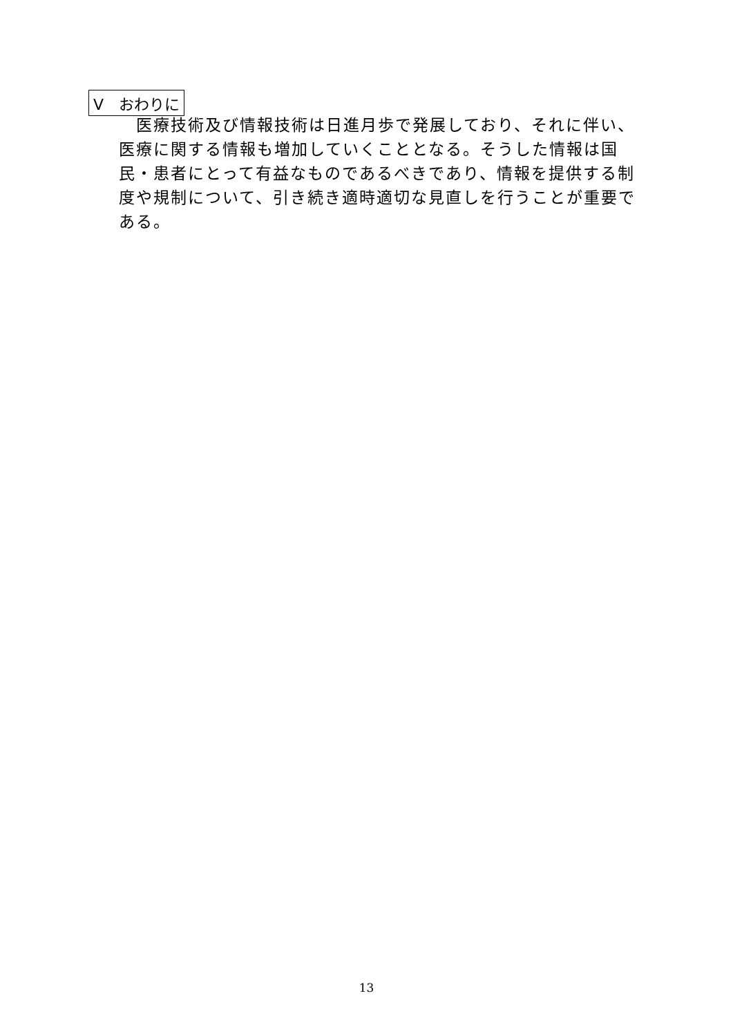V　おわりに
医療技術及び情報技術は日進月歩で発展しており、それに伴い、医療に関する情報も増加していくこととなる。そうした情報は国民・患者にとって有益なものであるべきであり、情報を提供する制度や規制について、引き続き適時適切な見直しを行うことが重要である。
13